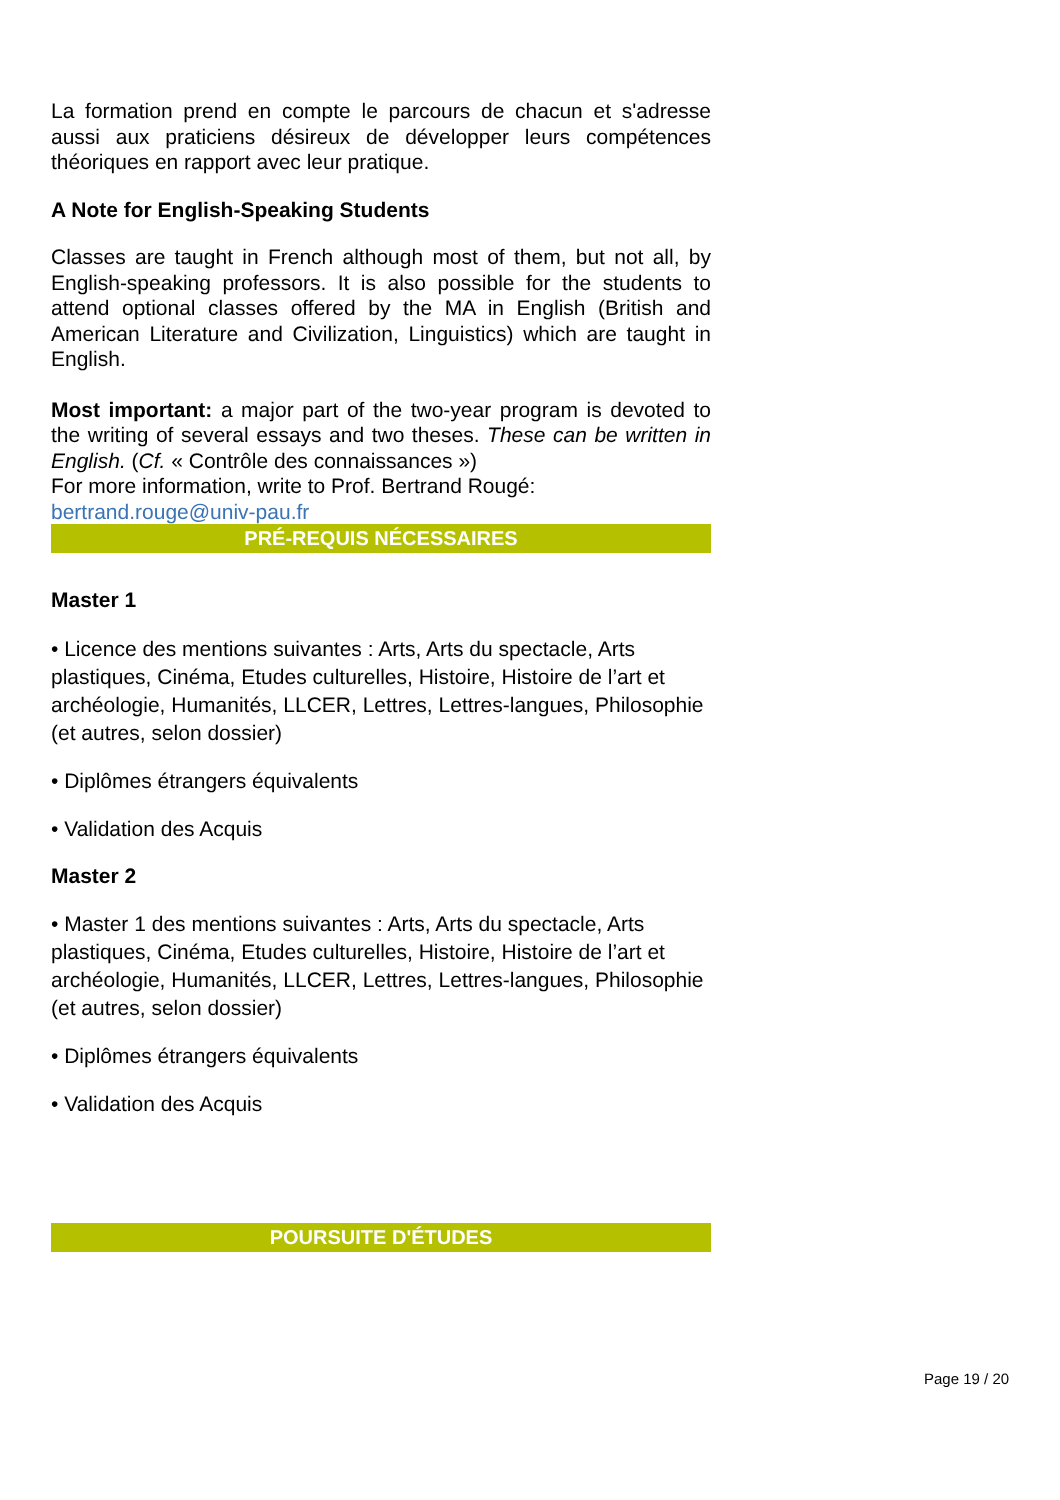La formation prend en compte le parcours de chacun et s'adresse aussi aux praticiens désireux de développer leurs compétences théoriques en rapport avec leur pratique.
A Note for English-Speaking Students
Classes are taught in French although most of them, but not all, by English-speaking professors. It is also possible for the students to attend optional classes offered by the MA in English (British and American Literature and Civilization, Linguistics) which are taught in English.
Most important: a major part of the two-year program is devoted to the writing of several essays and two theses. These can be written in English. (Cf. « Contrôle des connaissances »)
For more information, write to Prof. Bertrand Rougé:
bertrand.rouge@univ-pau.fr
PRÉ-REQUIS NÉCESSAIRES
Master 1
• Licence des mentions suivantes : Arts, Arts du spectacle, Arts plastiques, Cinéma, Etudes culturelles, Histoire, Histoire de l’art et archéologie, Humanités, LLCER, Lettres, Lettres-langues, Philosophie (et autres, selon dossier)
• Diplômes étrangers équivalents
• Validation des Acquis
Master 2
• Master 1 des mentions suivantes : Arts, Arts du spectacle, Arts plastiques, Cinéma, Etudes culturelles, Histoire, Histoire de l’art et archéologie, Humanités, LLCER, Lettres, Lettres-langues, Philosophie (et autres, selon dossier)
• Diplômes étrangers équivalents
• Validation des Acquis
POURSUITE D'ÉTUDES
Page 19 / 20